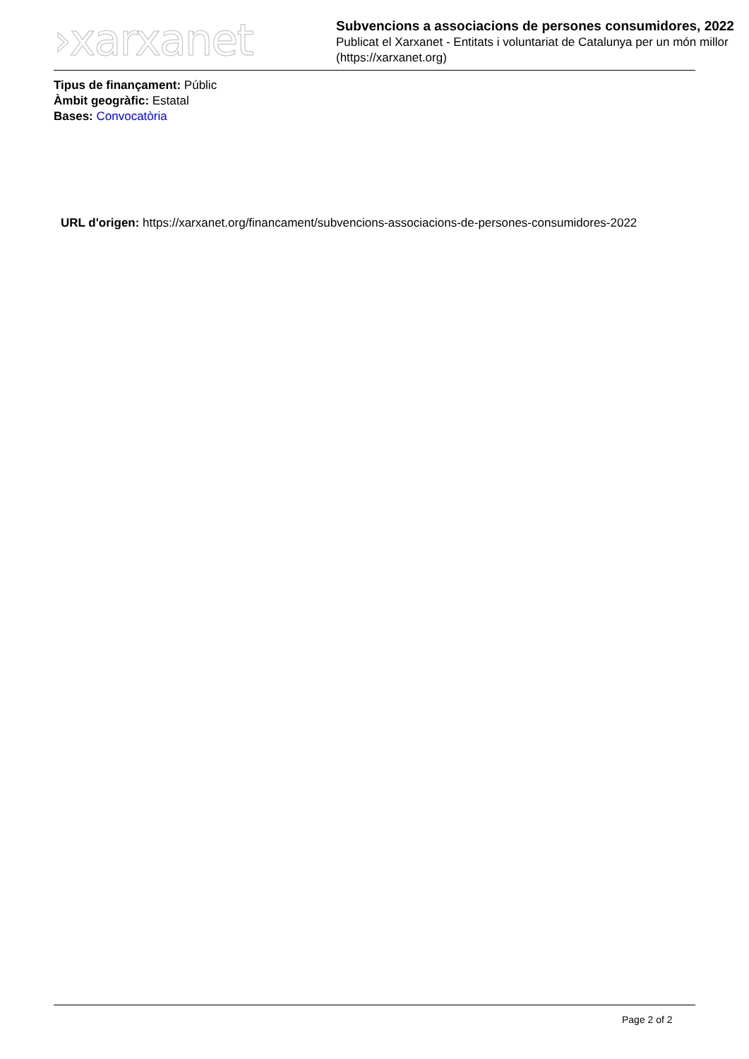›xarxanet
Subvencions a associacions de persones consumidores, 2022
Publicat el Xarxanet - Entitats i voluntariat de Catalunya per un món millor (https://xarxanet.org)
Tipus de finançament: Públic
Àmbit geogràfic: Estatal
Bases: Convocatòria
URL d'origen: https://xarxanet.org/financament/subvencions-associacions-de-persones-consumidores-2022
Page 2 of 2